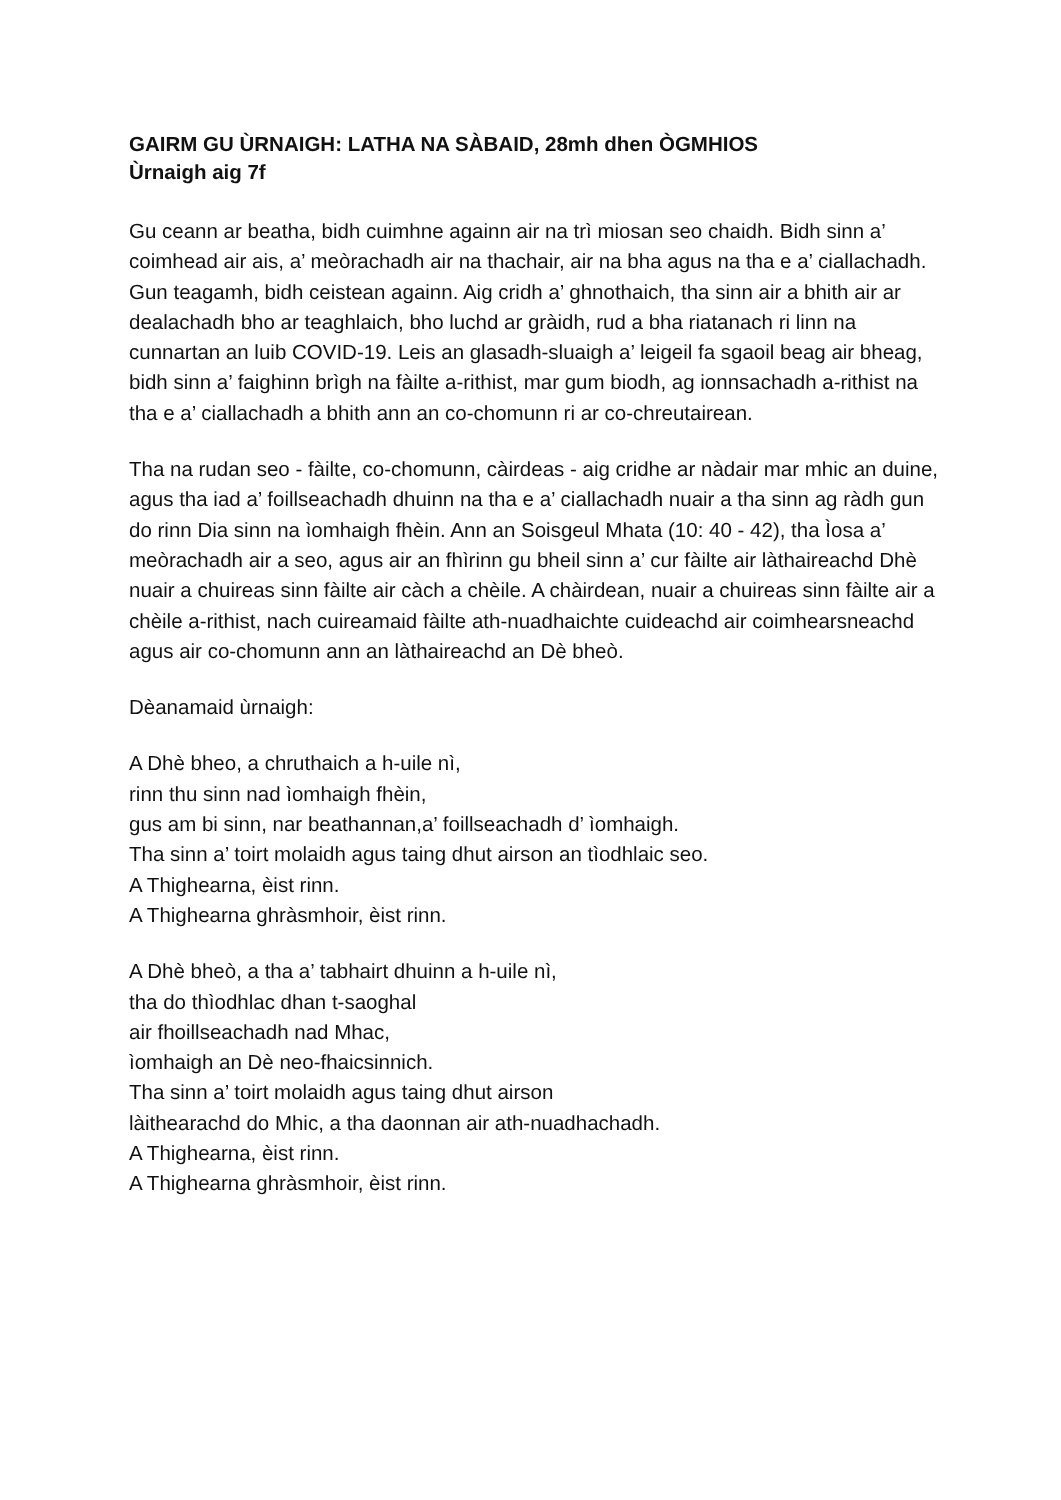GAIRM GU ÙRNAIGH: LATHA NA SÀBAID, 28mh dhen ÒGMHIOS
Ùrnaigh aig 7f
Gu ceann ar beatha, bidh cuimhne againn air na trì miosan seo chaidh. Bidh sinn a’ coimhead air ais, a’ meòrachadh air na thachair, air na bha agus na tha e a’ ciallachadh. Gun teagamh, bidh ceistean againn. Aig cridh a’ ghnothaich, tha sinn air a bhith air ar dealachadh bho ar teaghlaich, bho luchd ar gràidh, rud a bha riatanach ri linn na cunnartan an luib COVID-19. Leis an glasadh-sluaigh a’ leigeil fa sgaoil beag air bheag, bidh sinn a’ faighinn brìgh na fàilte a-rithist, mar gum biodh, ag ionnsachadh a-rithist na tha e a’ ciallachadh a bhith ann an co-chomunn ri ar co-chreutairean.
Tha na rudan seo - fàilte, co-chomunn, càirdeas - aig cridhe ar nàdair mar mhic an duine, agus tha iad a’ foillseachadh dhuinn na tha e a’ ciallachadh nuair a tha sinn ag ràdh gun do rinn Dia sinn na ìomhaigh fhèin. Ann an Soisgeul Mhata (10: 40 - 42), tha Ìosa a’ meòrachadh air a seo, agus air an fhìrinn gu bheil sinn a’ cur fàilte air làthaireachd Dhè nuair a chuireas sinn fàilte air càch a chèile. A chàirdean, nuair a chuireas sinn fàilte air a chèile a-rithist, nach cuireamaid fàilte ath-nuadhaichte cuideachd air coimhearsneachd agus air co-chomunn ann an làthaireachd an Dè bheò.
Dèanamaid ùrnaigh:
A Dhè bheo, a chruthaich a h-uile nì,
rinn thu sinn nad ìomhaigh fhèin,
gus am bi sinn, nar beathannan,a’ foillseachadh d’ ìomhaigh.
Tha sinn a’ toirt molaidh agus taing dhut airson an tìodhlaic seo.
A Thighearna, èist rinn.
A Thighearna ghràsmhoir, èist rinn.
A Dhè bheò, a tha a’ tabhairt dhuinn a h-uile nì,
tha do thìodhlac dhan t-saoghal
air fhoillseachadh nad Mhac,
ìomhaigh an Dè neo-fhaicsinnich.
Tha sinn a’ toirt molaidh agus taing dhut airson
làithearachd do Mhic, a tha daonnan air ath-nuadhachadh.
A Thighearna, èist rinn.
A Thighearna ghràsmhoir, èist rinn.